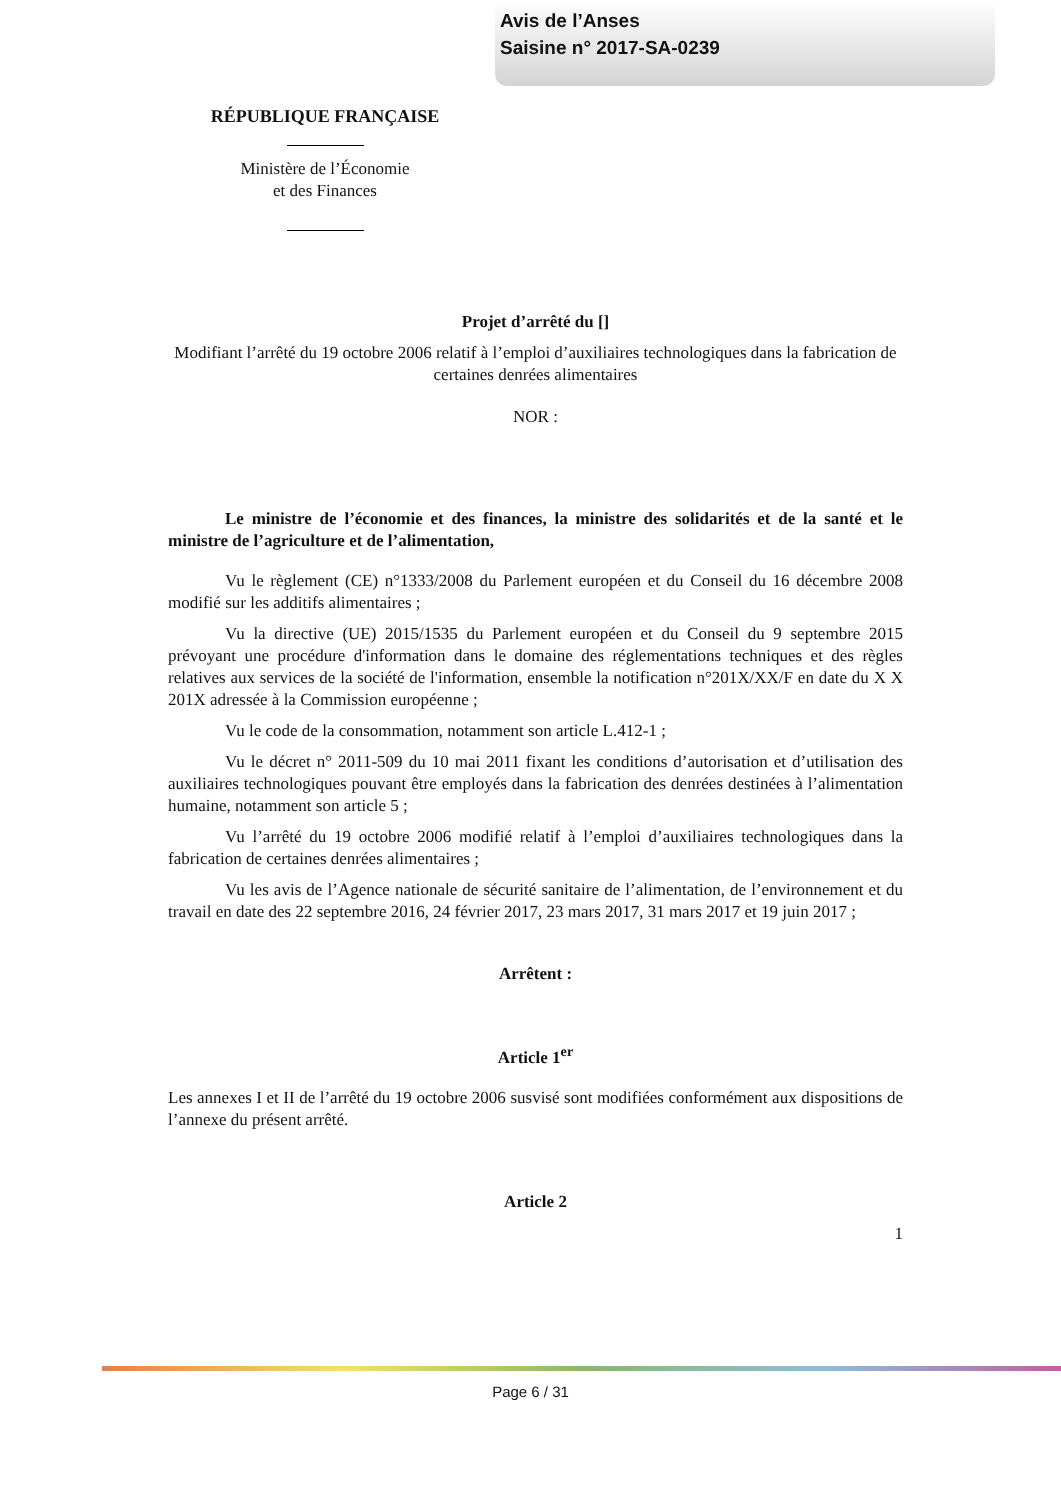Avis de l’Anses
Saisine n° 2017-SA-0239
RÉPUBLIQUE FRANÇAISE
Ministère de l’Économie
et des Finances
Projet d’arrêté du []
Modifiant l’arrêté du 19 octobre 2006 relatif à l’emploi d’auxiliaires technologiques dans la fabrication de certaines denrées alimentaires
NOR :
Le ministre de l’économie et des finances, la ministre des solidarités et de la santé et le ministre de l’agriculture et de l’alimentation,
Vu le règlement (CE) n°1333/2008 du Parlement européen et du Conseil du 16 décembre 2008 modifié sur les additifs alimentaires ;
Vu la directive (UE) 2015/1535 du Parlement européen et du Conseil du 9 septembre 2015 prévoyant une procédure d'information dans le domaine des réglementations techniques et des règles relatives aux services de la société de l'information, ensemble la notification n°201X/XX/F en date du X X 201X adressée à la Commission européenne ;
Vu le code de la consommation, notamment son article L.412-1 ;
Vu le décret n° 2011-509 du 10 mai 2011 fixant les conditions d’autorisation et d’utilisation des auxiliaires technologiques pouvant être employés dans la fabrication des denrées destinées à l’alimentation humaine, notamment son article 5 ;
Vu l’arrêté du 19 octobre 2006 modifié relatif à l’emploi d’auxiliaires technologiques dans la fabrication de certaines denrées alimentaires ;
Vu les avis de l’Agence nationale de sécurité sanitaire de l’alimentation, de l’environnement et du travail en date des 22 septembre 2016, 24 février 2017, 23 mars 2017, 31 mars 2017 et 19 juin 2017 ;
Arrêtent :
Article 1<sup>er</sup>
Les annexes I et II de l’arrêté du 19 octobre 2006 susvisé sont modifiées conformément aux dispositions de l’annexe du présent arrêté.
Article 2
1
Page 6 / 31